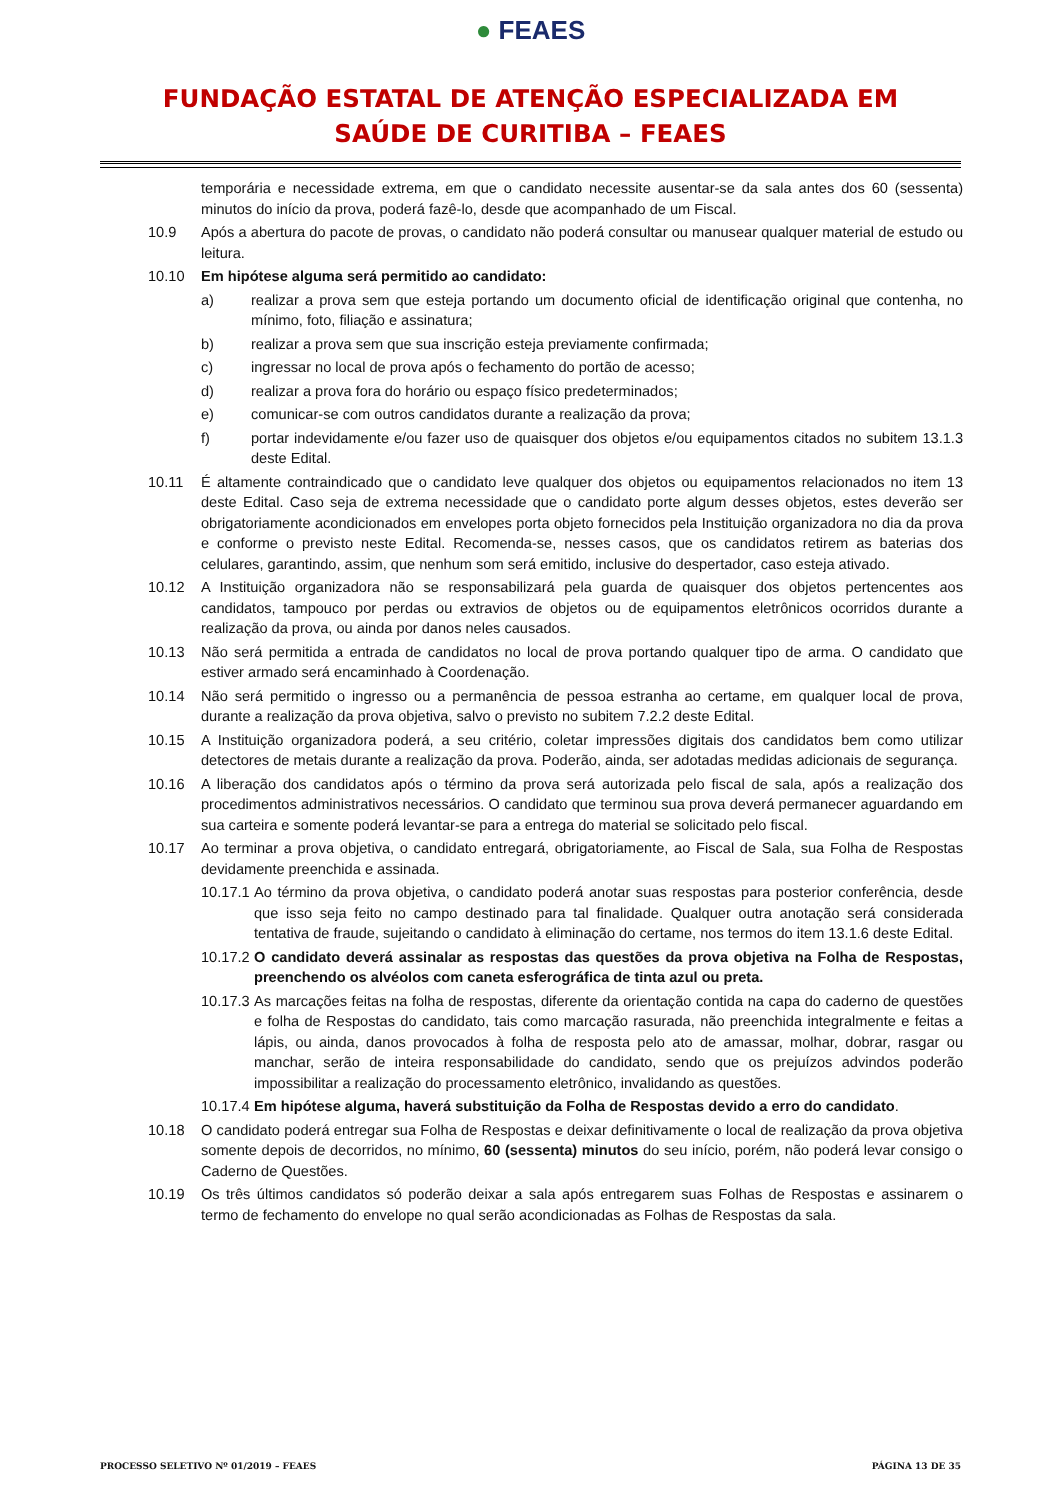● FEAES
FUNDAÇÃO ESTATAL DE ATENÇÃO ESPECIALIZADA EM
SAÚDE DE CURITIBA – FEAES
temporária e necessidade extrema, em que o candidato necessite ausentar-se da sala antes dos 60 (sessenta) minutos do início da prova, poderá fazê-lo, desde que acompanhado de um Fiscal.
10.9 Após a abertura do pacote de provas, o candidato não poderá consultar ou manusear qualquer material de estudo ou leitura.
10.10 Em hipótese alguma será permitido ao candidato:
a) realizar a prova sem que esteja portando um documento oficial de identificação original que contenha, no mínimo, foto, filiação e assinatura;
b) realizar a prova sem que sua inscrição esteja previamente confirmada;
c) ingressar no local de prova após o fechamento do portão de acesso;
d) realizar a prova fora do horário ou espaço físico predeterminados;
e) comunicar-se com outros candidatos durante a realização da prova;
f) portar indevidamente e/ou fazer uso de quaisquer dos objetos e/ou equipamentos citados no subitem 13.1.3 deste Edital.
10.11 É altamente contraindicado que o candidato leve qualquer dos objetos ou equipamentos relacionados no item 13 deste Edital. Caso seja de extrema necessidade que o candidato porte algum desses objetos, estes deverão ser obrigatoriamente acondicionados em envelopes porta objeto fornecidos pela Instituição organizadora no dia da prova e conforme o previsto neste Edital. Recomenda-se, nesses casos, que os candidatos retirem as baterias dos celulares, garantindo, assim, que nenhum som será emitido, inclusive do despertador, caso esteja ativado.
10.12 A Instituição organizadora não se responsabilizará pela guarda de quaisquer dos objetos pertencentes aos candidatos, tampouco por perdas ou extravios de objetos ou de equipamentos eletrônicos ocorridos durante a realização da prova, ou ainda por danos neles causados.
10.13 Não será permitida a entrada de candidatos no local de prova portando qualquer tipo de arma. O candidato que estiver armado será encaminhado à Coordenação.
10.14 Não será permitido o ingresso ou a permanência de pessoa estranha ao certame, em qualquer local de prova, durante a realização da prova objetiva, salvo o previsto no subitem 7.2.2 deste Edital.
10.15 A Instituição organizadora poderá, a seu critério, coletar impressões digitais dos candidatos bem como utilizar detectores de metais durante a realização da prova. Poderão, ainda, ser adotadas medidas adicionais de segurança.
10.16 A liberação dos candidatos após o término da prova será autorizada pelo fiscal de sala, após a realização dos procedimentos administrativos necessários. O candidato que terminou sua prova deverá permanecer aguardando em sua carteira e somente poderá levantar-se para a entrega do material se solicitado pelo fiscal.
10.17 Ao terminar a prova objetiva, o candidato entregará, obrigatoriamente, ao Fiscal de Sala, sua Folha de Respostas devidamente preenchida e assinada.
10.17.1 Ao término da prova objetiva, o candidato poderá anotar suas respostas para posterior conferência, desde que isso seja feito no campo destinado para tal finalidade. Qualquer outra anotação será considerada tentativa de fraude, sujeitando o candidato à eliminação do certame, nos termos do item 13.1.6 deste Edital.
10.17.2 O candidato deverá assinalar as respostas das questões da prova objetiva na Folha de Respostas, preenchendo os alvéolos com caneta esferográfica de tinta azul ou preta.
10.17.3 As marcações feitas na folha de respostas, diferente da orientação contida na capa do caderno de questões e folha de Respostas do candidato, tais como marcação rasurada, não preenchida integralmente e feitas a lápis, ou ainda, danos provocados à folha de resposta pelo ato de amassar, molhar, dobrar, rasgar ou manchar, serão de inteira responsabilidade do candidato, sendo que os prejuízos advindos poderão impossibilitar a realização do processamento eletrônico, invalidando as questões.
10.17.4 Em hipótese alguma, haverá substituição da Folha de Respostas devido a erro do candidato.
10.18 O candidato poderá entregar sua Folha de Respostas e deixar definitivamente o local de realização da prova objetiva somente depois de decorridos, no mínimo, 60 (sessenta) minutos do seu início, porém, não poderá levar consigo o Caderno de Questões.
10.19 Os três últimos candidatos só poderão deixar a sala após entregarem suas Folhas de Respostas e assinarem o termo de fechamento do envelope no qual serão acondicionadas as Folhas de Respostas da sala.
PROCESSO SELETIVO Nº 01/2019 – FEAES PÁGINA 13 DE 35